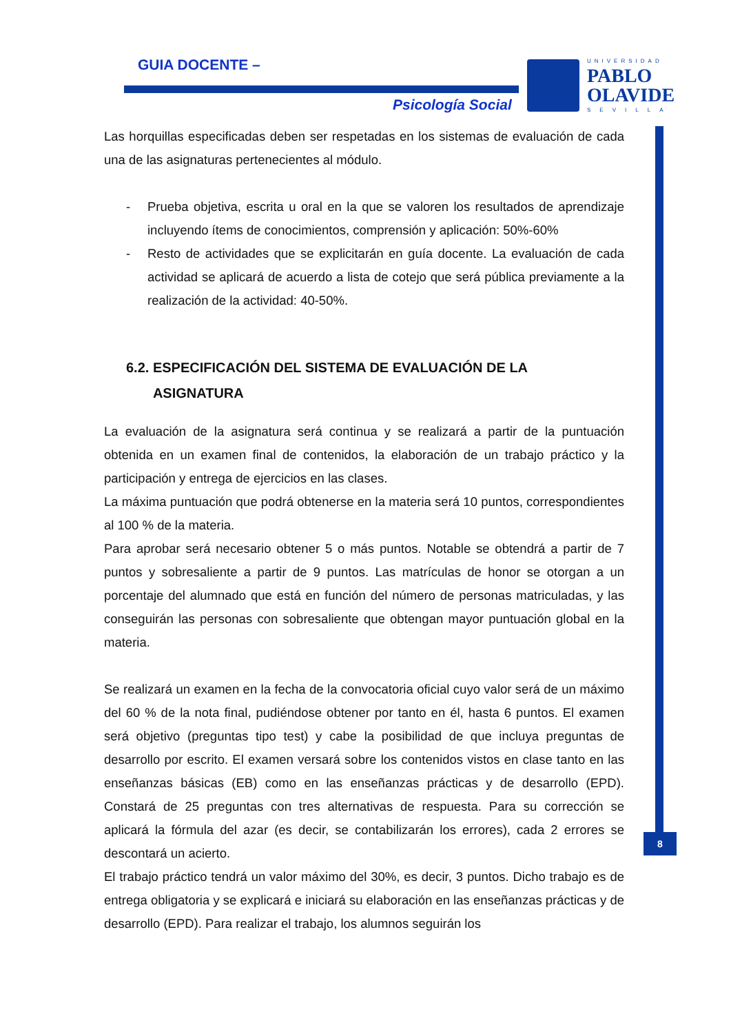GUIA DOCENTE –
Psicología Social
UNIVERSIDAD
PABLO
OLAVIDE
SEVILLA
8
Las horquillas especificadas deben ser respetadas en los sistemas de evaluación de cada una de las asignaturas pertenecientes al módulo.
- Prueba objetiva, escrita u oral en la que se valoren los resultados de aprendizaje incluyendo ítems de conocimientos, comprensión y aplicación: 50%-60%
- Resto de actividades que se explicitarán en guía docente. La evaluación de cada actividad se aplicará de acuerdo a lista de cotejo que será pública previamente a la realización de la actividad: 40-50%.
6.2. ESPECIFICACIÓN DEL SISTEMA DE EVALUACIÓN DE LA
ASIGNATURA
La evaluación de la asignatura será continua y se realizará a partir de la puntuación obtenida en un examen final de contenidos, la elaboración de un trabajo práctico y la participación y entrega de ejercicios en las clases.
La máxima puntuación que podrá obtenerse en la materia será 10 puntos, correspondientes al 100 % de la materia.
Para aprobar será necesario obtener 5 o más puntos. Notable se obtendrá a partir de 7 puntos y sobresaliente a partir de 9 puntos. Las matrículas de honor se otorgan a un porcentaje del alumnado que está en función del número de personas matriculadas, y las conseguirán las personas con sobresaliente que obtengan mayor puntuación global en la materia.
Se realizará un examen en la fecha de la convocatoria oficial cuyo valor será de un máximo del 60 % de la nota final, pudiéndose obtener por tanto en él, hasta 6 puntos. El examen será objetivo (preguntas tipo test) y cabe la posibilidad de que incluya preguntas de desarrollo por escrito. El examen versará sobre los contenidos vistos en clase tanto en las enseñanzas básicas (EB) como en las enseñanzas prácticas y de desarrollo (EPD). Constará de 25 preguntas con tres alternativas de respuesta. Para su corrección se aplicará la fórmula del azar (es decir, se contabilizarán los errores), cada 2 errores se descontará un acierto.
El trabajo práctico tendrá un valor máximo del 30%, es decir, 3 puntos. Dicho trabajo es de entrega obligatoria y se explicará e iniciará su elaboración en las enseñanzas prácticas y de desarrollo (EPD). Para realizar el trabajo, los alumnos seguirán los